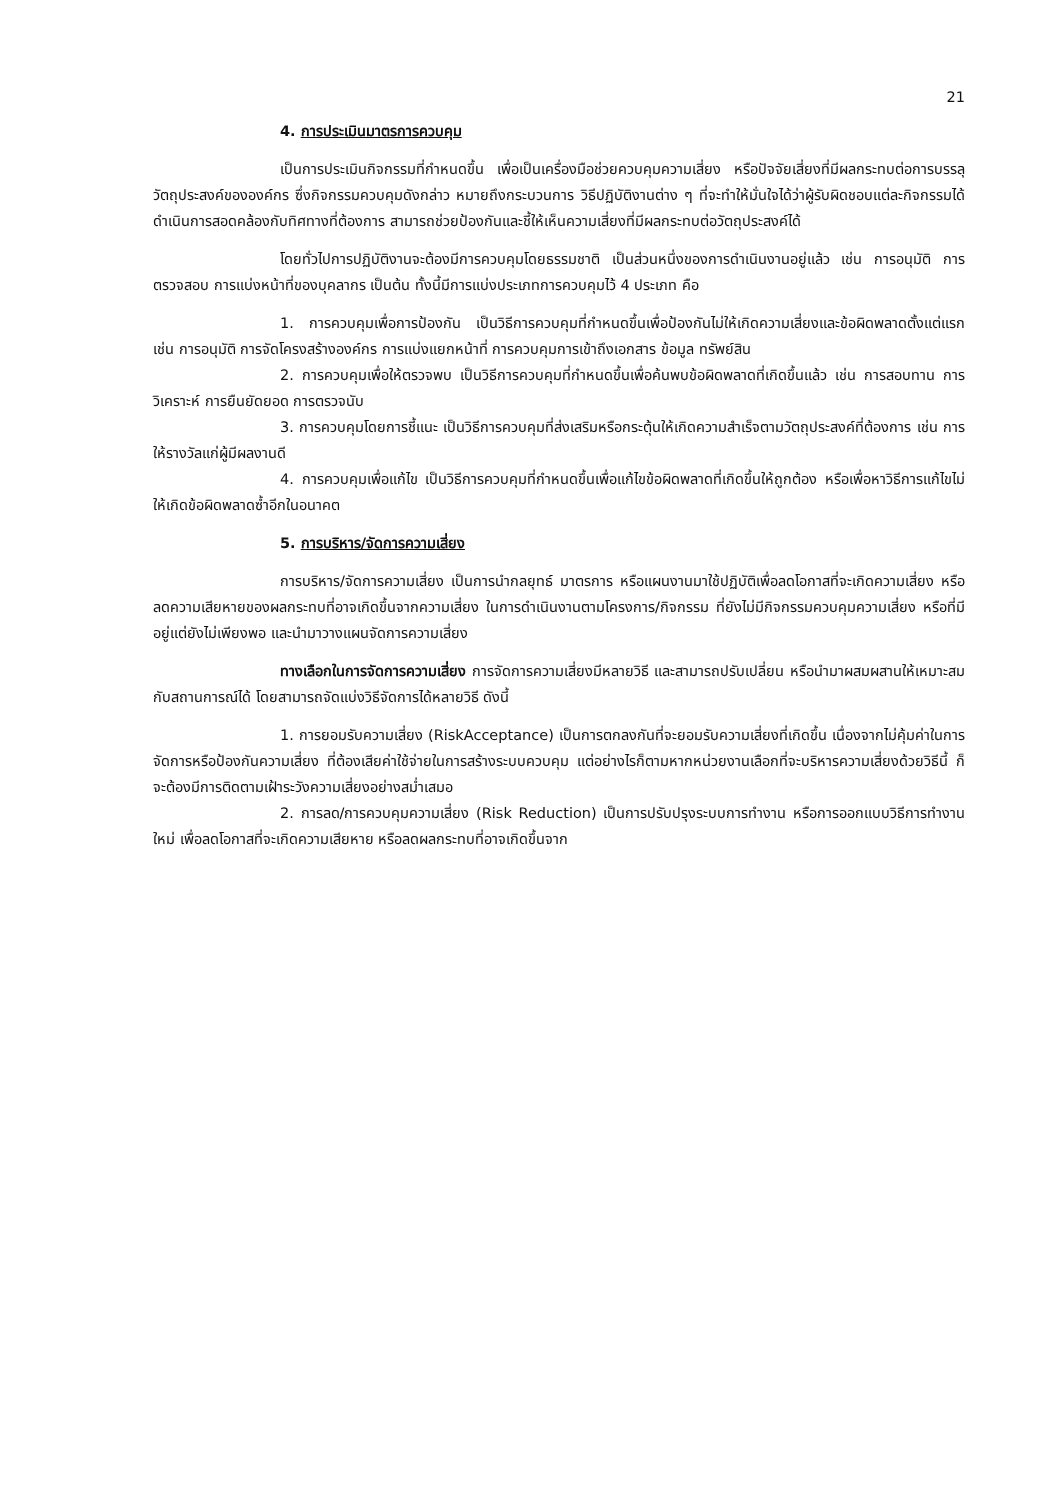21
4. การประเมินมาตรการควบคุม
เป็นการประเมินกิจกรรมที่กำหนดขึ้น เพื่อเป็นเครื่องมือช่วยควบคุมความเสี่ยง หรือปัจจัยเสี่ยงที่มีผลกระทบต่อการบรรลุวัตถุประสงค์ขององค์กร ซึ่งกิจกรรมควบคุมดังกล่าว หมายถึงกระบวนการ วิธีปฏิบัติงานต่าง ๆ ที่จะทำให้มั่นใจได้ว่าผู้รับผิดชอบแต่ละกิจกรรมได้ดำเนินการสอดคล้องกับทิศทางที่ต้องการ สามารถช่วยป้องกันและชี้ให้เห็นความเสี่ยงที่มีผลกระทบต่อวัตถุประสงค์ได้
โดยทั่วไปการปฏิบัติงานจะต้องมีการควบคุมโดยธรรมชาติ เป็นส่วนหนึ่งของการดำเนินงานอยู่แล้ว เช่น การอนุมัติ การตรวจสอบ การแบ่งหน้าที่ของบุคลากร เป็นต้น ทั้งนี้มีการแบ่งประเภทการควบคุมไว้ 4 ประเภท คือ
1. การควบคุมเพื่อการป้องกัน เป็นวิธีการควบคุมที่กำหนดขึ้นเพื่อป้องกันไม่ให้เกิดความเสี่ยงและข้อผิดพลาดตั้งแต่แรก เช่น การอนุมัติ การจัดโครงสร้างองค์กร การแบ่งแยกหน้าที่ การควบคุมการเข้าถึงเอกสาร ข้อมูล ทรัพย์สิน
2. การควบคุมเพื่อให้ตรวจพบ เป็นวิธีการควบคุมที่กำหนดขึ้นเพื่อค้นพบข้อผิดพลาดที่เกิดขึ้นแล้ว เช่น การสอบทาน การวิเคราะห์ การยืนยัดยอด การตรวจนับ
3. การควบคุมโดยการชี้แนะ เป็นวิธีการควบคุมที่ส่งเสริมหรือกระตุ้นให้เกิดความสำเร็จตามวัตถุประสงค์ที่ต้องการ เช่น การให้รางวัลแก่ผู้มีผลงานดี
4. การควบคุมเพื่อแก้ไข เป็นวิธีการควบคุมที่กำหนดขึ้นเพื่อแก้ไขข้อผิดพลาดที่เกิดขึ้นให้ถูกต้อง หรือเพื่อหาวิธีการแก้ไขไม่ให้เกิดข้อผิดพลาดซ้ำอีกในอนาคต
5. การบริหาร/จัดการความเสี่ยง
การบริหาร/จัดการความเสี่ยง เป็นการนำกลยุทธ์ มาตรการ หรือแผนงานมาใช้ปฏิบัติเพื่อลดโอกาสที่จะเกิดความเสี่ยง หรือลดความเสียหายของผลกระทบที่อาจเกิดขึ้นจากความเสี่ยง ในการดำเนินงานตามโครงการ/กิจกรรม ที่ยังไม่มีกิจกรรมควบคุมความเสี่ยง หรือที่มีอยู่แต่ยังไม่เพียงพอ และนำมาวางแผนจัดการความเสี่ยง
ทางเลือกในการจัดการความเสี่ยง การจัดการความเสี่ยงมีหลายวิธี และสามารถปรับเปลี่ยน หรือนำมาผสมผสานให้เหมาะสมกับสถานการณ์ได้ โดยสามารถจัดแบ่งวิธีจัดการได้หลายวิธี ดังนี้
1. การยอมรับความเสี่ยง (RiskAcceptance) เป็นการตกลงกันที่จะยอมรับความเสี่ยงที่เกิดขึ้น เนื่องจากไม่คุ้มค่าในการจัดการหรือป้องกันความเสี่ยง ที่ต้องเสียค่าใช้จ่ายในการสร้างระบบควบคุม แต่อย่างไรก็ตามหากหน่วยงานเลือกที่จะบริหารความเสี่ยงด้วยวิธีนี้ ก็จะต้องมีการติดตามเฝ้าระวังความเสี่ยงอย่างสม่ำเสมอ
2. การลด/การควบคุมความเสี่ยง (Risk Reduction) เป็นการปรับปรุงระบบการทำงาน หรือการออกแบบวิธีการทำงานใหม่ เพื่อลดโอกาสที่จะเกิดความเสียหาย หรือลดผลกระทบที่อาจเกิดขึ้นจาก